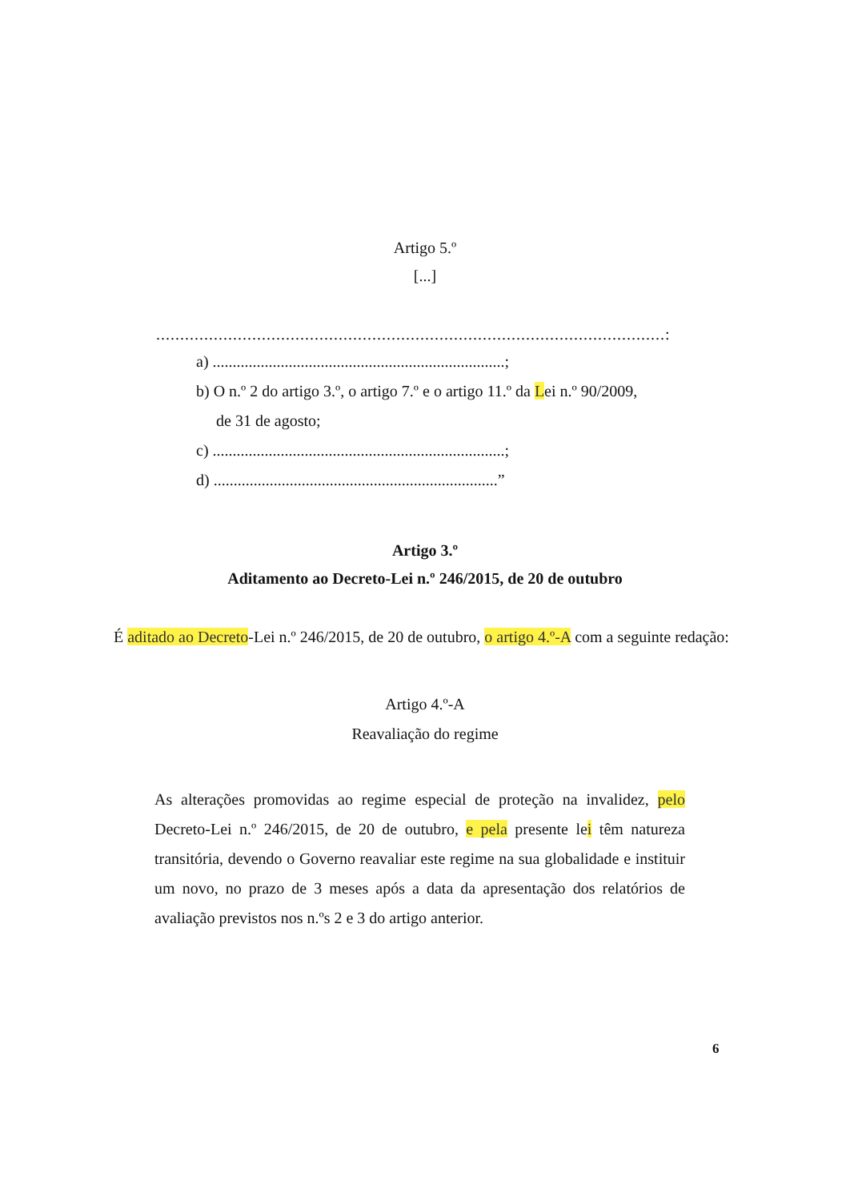Artigo 5.º
[...]
..........................................................................................................:
a) .........................................................................;
b) O n.º 2 do artigo 3.º, o artigo 7.º e o artigo 11.º da Lei n.º 90/2009,
de 31 de agosto;
c) .........................................................................;
d) .......................................................................”
Artigo 3.º
Aditamento ao Decreto-Lei n.º 246/2015, de 20 de outubro
É aditado ao Decreto-Lei n.º 246/2015, de 20 de outubro, o artigo 4.º-A com a seguinte redação:
Artigo 4.º-A
Reavaliação do regime
As alterações promovidas ao regime especial de proteção na invalidez, pelo Decreto-Lei n.º 246/2015, de 20 de outubro, e pela presente lei têm natureza transitória, devendo o Governo reavaliar este regime na sua globalidade e instituir um novo, no prazo de 3 meses após a data da apresentação dos relatórios de avaliação previstos nos n.ºs 2 e 3 do artigo anterior.
6